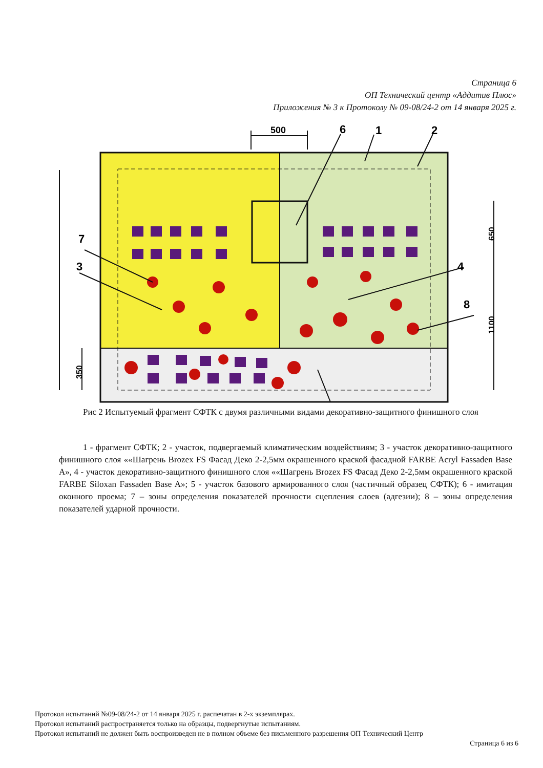Страница 6
ОП Технический центр «Аддитив Плюс»
Приложения № 3 к Протоколу № 09-08/24-2 от 14 января 2025 г.
500
6
1
2
7
3
4
8
350
650
1100
Рис 2 Испытуемый фрагмент СФТК с двумя различными видами декоративно-защитного финишного слоя
1 - фрагмент СФТК; 2 - участок, подвергаемый климатическим воздействиям; 3 - участок декоративно-защитного финишного слоя ««Шагрень Brozex FS Фасад Деко 2-2,5мм окрашенного краской фасадной FARBE Acryl Fassaden Base A», 4 - участок декоративно-защитного финишного слоя ««Шагрень Brozex FS Фасад Деко 2-2,5мм окрашенного краской FARBE Siloxan Fassaden Base A»; 5 - участок базового армированного слоя (частичный образец СФТК); 6 - имитация оконного проема; 7 – зоны определения показателей прочности сцепления слоев (адгезии); 8 – зоны определения показателей ударной прочности.
Протокол испытаний №09-08/24-2 от 14 января 2025 г. распечатан в 2-х экземплярах.
Протокол испытаний распространяется только на образцы, подвергнутые испытаниям.
Протокол испытаний не должен быть воспроизведен не в полном объеме без письменного разрешения ОП Технический Центр
Страница 6 из 6